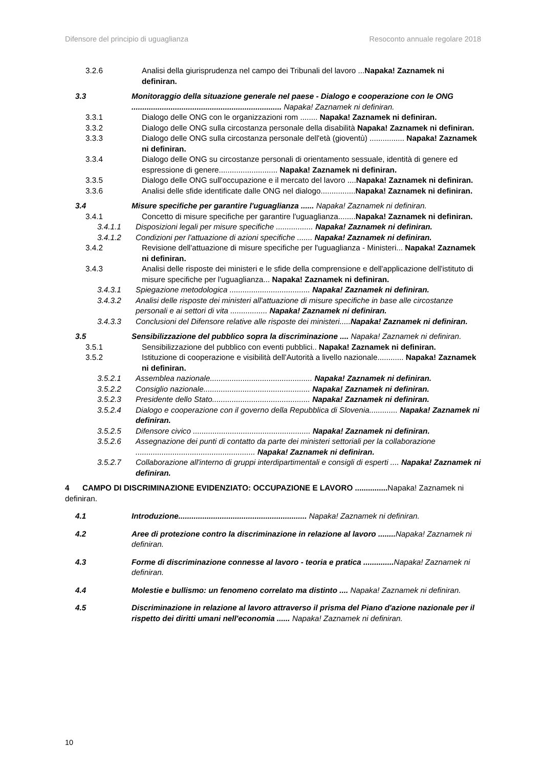Difensore del principio di uguaglianza Resoconto annuale regolare 2018
3.2.6 Analisi della giurisprudenza nel campo dei Tribunali del lavoro ...Napaka! Zaznamek ni definiran.
3.3 Monitoraggio della situazione generale nel paese - Dialogo e cooperazione con le ONG ..................................................................... Napaka! Zaznamek ni definiran.
3.3.1 Dialogo delle ONG con le organizzazioni rom ........ Napaka! Zaznamek ni definiran.
3.3.2 Dialogo delle ONG sulla circostanza personale della disabilità Napaka! Zaznamek ni definiran.
3.3.3 Dialogo delle ONG sulla circostanza personale dell'età (gioventù) ................ Napaka! Zaznamek ni definiran.
3.3.4 Dialogo delle ONG su circostanze personali di orientamento sessuale, identità di genere ed espressione di genere........................... Napaka! Zaznamek ni definiran.
3.3.5 Dialogo delle ONG sull'occupazione e il mercato del lavoro ....Napaka! Zaznamek ni definiran.
3.3.6 Analisi delle sfide identificate dalle ONG nel dialogo................Napaka! Zaznamek ni definiran.
3.4 Misure specifiche per garantire l'uguaglianza ...... Napaka! Zaznamek ni definiran.
3.4.1 Concetto di misure specifiche per garantire l'uguaglianza........Napaka! Zaznamek ni definiran.
3.4.1.1 Disposizioni legali per misure specifiche ................. Napaka! Zaznamek ni definiran.
3.4.1.2 Condizioni per l'attuazione di azioni specifiche ....... Napaka! Zaznamek ni definiran.
3.4.2 Revisione dell'attuazione di misure specifiche per l'uguaglianza - Ministeri... Napaka! Zaznamek ni definiran.
3.4.3 Analisi delle risposte dei ministeri e le sfide della comprensione e dell'applicazione dell'istituto di misure specifiche per l'uguaglianza... Napaka! Zaznamek ni definiran.
3.4.3.1 Spiegazione metodologica ..................................... Napaka! Zaznamek ni definiran.
3.4.3.2 Analisi delle risposte dei ministeri all'attuazione di misure specifiche in base alle circostanze personali e ai settori di vita ................. Napaka! Zaznamek ni definiran.
3.4.3.3 Conclusioni del Difensore relative alle risposte dei ministeri.....Napaka! Zaznamek ni definiran.
3.5 Sensibilizzazione del pubblico sopra la discriminazione .... Napaka! Zaznamek ni definiran.
3.5.1 Sensibilizzazione del pubblico con eventi pubblici.. Napaka! Zaznamek ni definiran.
3.5.2 Istituzione di cooperazione e visibilità dell'Autorità a livello nazionale............ Napaka! Zaznamek ni definiran.
3.5.2.1 Assemblea nazionale............................................... Napaka! Zaznamek ni definiran.
3.5.2.2 Consiglio nazionale................................................. Napaka! Zaznamek ni definiran.
3.5.2.3 Presidente dello Stato............................................. Napaka! Zaznamek ni definiran.
3.5.2.4 Dialogo e cooperazione con il governo della Repubblica di Slovenia............. Napaka! Zaznamek ni definiran.
3.5.2.5 Difensore civico ...................................................... Napaka! Zaznamek ni definiran.
3.5.2.6 Assegnazione dei punti di contatto da parte dei ministeri settoriali per la collaborazione ....................................................... Napaka! Zaznamek ni definiran.
3.5.2.7 Collaborazione all'interno di gruppi interdipartimentali e consigli di esperti .... Napaka! Zaznamek ni definiran.
4 CAMPO DI DISCRIMINAZIONE EVIDENZIATO: OCCUPAZIONE E LAVORO ............... Napaka! Zaznamek ni definiran.
4.1 Introduzione........................................................... Napaka! Zaznamek ni definiran.
4.2 Aree di protezione contro la discriminazione in relazione al lavoro ........ Napaka! Zaznamek ni definiran.
4.3 Forme di discriminazione connesse al lavoro - teoria e pratica .............. Napaka! Zaznamek ni definiran.
4.4 Molestie e bullismo: un fenomeno correlato ma distinto .... Napaka! Zaznamek ni definiran.
4.5 Discriminazione in relazione al lavoro attraverso il prisma del Piano d'azione nazionale per il rispetto dei diritti umani nell'economia ...... Napaka! Zaznamek ni definiran.
10